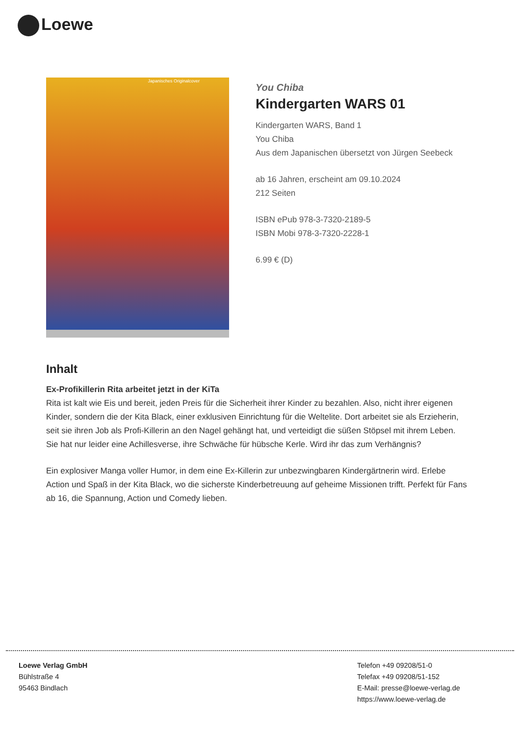Loewe
Japanisches Originalcover
You Chiba
Kindergarten WARS 01
Kindergarten WARS, Band 1
You Chiba
Aus dem Japanischen übersetzt von Jürgen Seebeck
ab 16 Jahren, erscheint am 09.10.2024
212 Seiten
ISBN ePub 978-3-7320-2189-5
ISBN Mobi 978-3-7320-2228-1
6.99 € (D)
Inhalt
Ex-Profikillerin Rita arbeitet jetzt in der KiTa
Rita ist kalt wie Eis und bereit, jeden Preis für die Sicherheit ihrer Kinder zu bezahlen. Also, nicht ihrer eigenen Kinder, sondern die der Kita Black, einer exklusiven Einrichtung für die Weltelite. Dort arbeitet sie als Erzieherin, seit sie ihren Job als Profi-Killerin an den Nagel gehängt hat, und verteidigt die süßen Stöpsel mit ihrem Leben. Sie hat nur leider eine Achillesverse, ihre Schwäche für hübsche Kerle. Wird ihr das zum Verhängnis?
Ein explosiver Manga voller Humor, in dem eine Ex-Killerin zur unbezwingbaren Kindergärtnerin wird. Erlebe Action und Spaß in der Kita Black, wo die sicherste Kinderbetreuung auf geheime Missionen trifft. Perfekt für Fans ab 16, die Spannung, Action und Comedy lieben.
Loewe Verlag GmbH
Bühlstraße 4
95463 Bindlach
Telefon +49 09208/51-0
Telefax +49 09208/51-152
E-Mail: presse@loewe-verlag.de
https://www.loewe-verlag.de